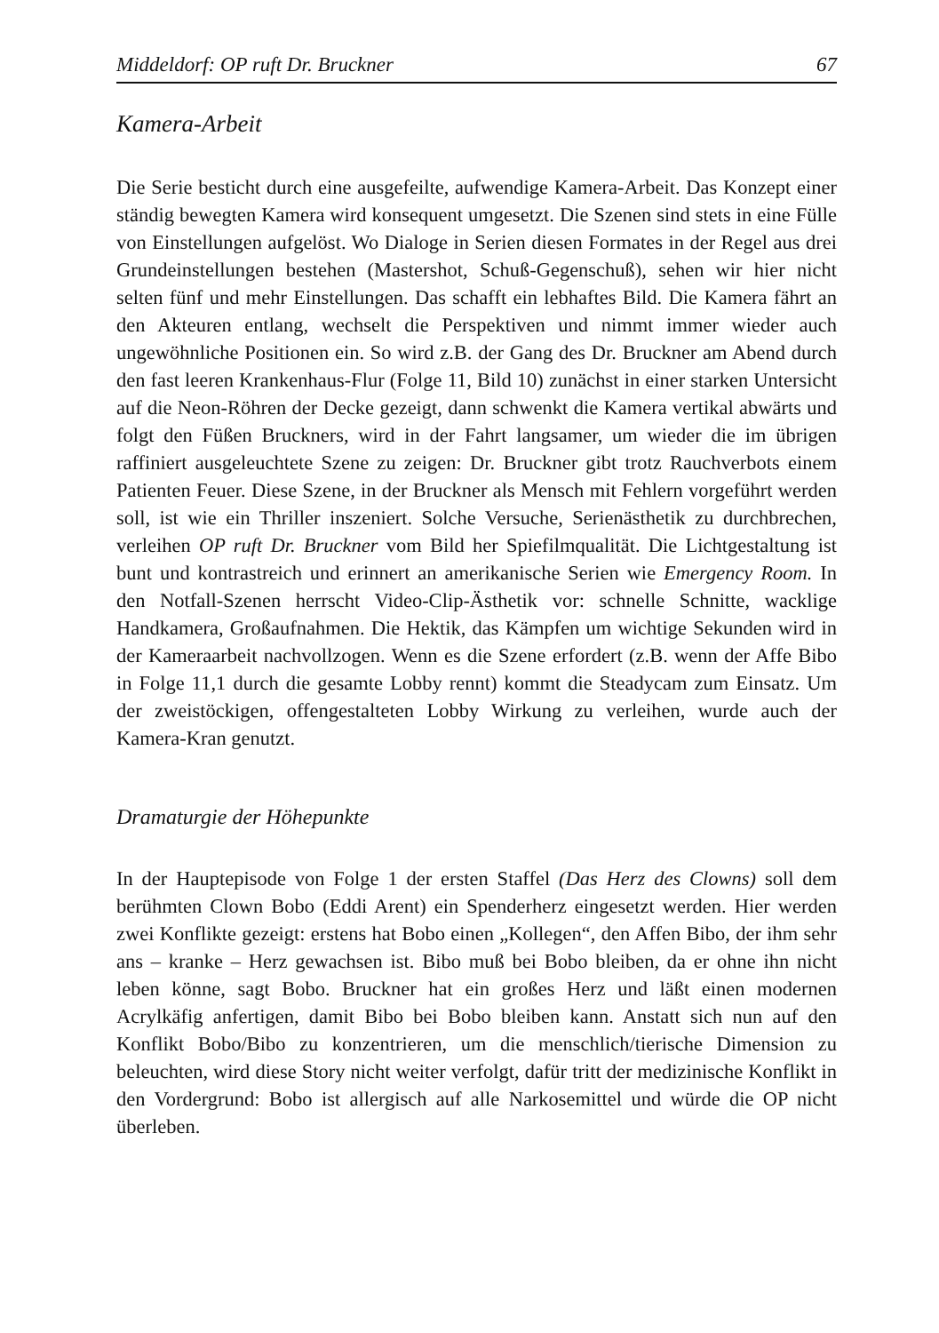Middeldorf: OP ruft Dr. Bruckner 67
Kamera-Arbeit
Die Serie besticht durch eine ausgefeilte, aufwendige Kamera-Arbeit. Das Konzept einer ständig bewegten Kamera wird konsequent umgesetzt. Die Szenen sind stets in eine Fülle von Einstellungen aufgelöst. Wo Dialoge in Serien diesen Formates in der Regel aus drei Grundeinstellungen bestehen (Mastershot, Schuß-Gegenschuß), sehen wir hier nicht selten fünf und mehr Einstellungen. Das schafft ein lebhaftes Bild. Die Kamera fährt an den Akteuren entlang, wechselt die Perspektiven und nimmt immer wieder auch ungewöhnliche Positionen ein. So wird z.B. der Gang des Dr. Bruckner am Abend durch den fast leeren Krankenhaus-Flur (Folge 11, Bild 10) zunächst in einer starken Untersicht auf die Neon-Röhren der Decke gezeigt, dann schwenkt die Kamera vertikal abwärts und folgt den Füßen Bruckners, wird in der Fahrt langsamer, um wieder die im übrigen raffiniert ausgeleuchtete Szene zu zeigen: Dr. Bruckner gibt trotz Rauchverbots einem Patienten Feuer. Diese Szene, in der Bruckner als Mensch mit Fehlern vorgeführt werden soll, ist wie ein Thriller inszeniert. Solche Versuche, Serienästhetik zu durchbrechen, verleihen OP ruft Dr. Bruckner vom Bild her Spiefilmqualität. Die Lichtgestaltung ist bunt und kontrastreich und erinnert an amerikanische Serien wie Emergency Room. In den Notfall-Szenen herrscht Video-Clip-Ästhetik vor: schnelle Schnitte, wacklige Handkamera, Großaufnahmen. Die Hektik, das Kämpfen um wichtige Sekunden wird in der Kameraarbeit nachvollzogen. Wenn es die Szene erfordert (z.B. wenn der Affe Bibo in Folge 11,1 durch die gesamte Lobby rennt) kommt die Steadycam zum Einsatz. Um der zweistöckigen, offengestalteten Lobby Wirkung zu verleihen, wurde auch der Kamera-Kran genutzt.
Dramaturgie der Höhepunkte
In der Hauptepisode von Folge 1 der ersten Staffel (Das Herz des Clowns) soll dem berühmten Clown Bobo (Eddi Arent) ein Spenderherz eingesetzt werden. Hier werden zwei Konflikte gezeigt: erstens hat Bobo einen „Kollegen“, den Affen Bibo, der ihm sehr ans – kranke – Herz gewachsen ist. Bibo muß bei Bobo bleiben, da er ohne ihn nicht leben könne, sagt Bobo. Bruckner hat ein großes Herz und läßt einen modernen Acrylkäfig anfertigen, damit Bibo bei Bobo bleiben kann. Anstatt sich nun auf den Konflikt Bobo/Bibo zu konzentrieren, um die menschlich/tierische Dimension zu beleuchten, wird diese Story nicht weiter verfolgt, dafür tritt der medizinische Konflikt in den Vordergrund: Bobo ist allergisch auf alle Narkosemittel und würde die OP nicht überleben.